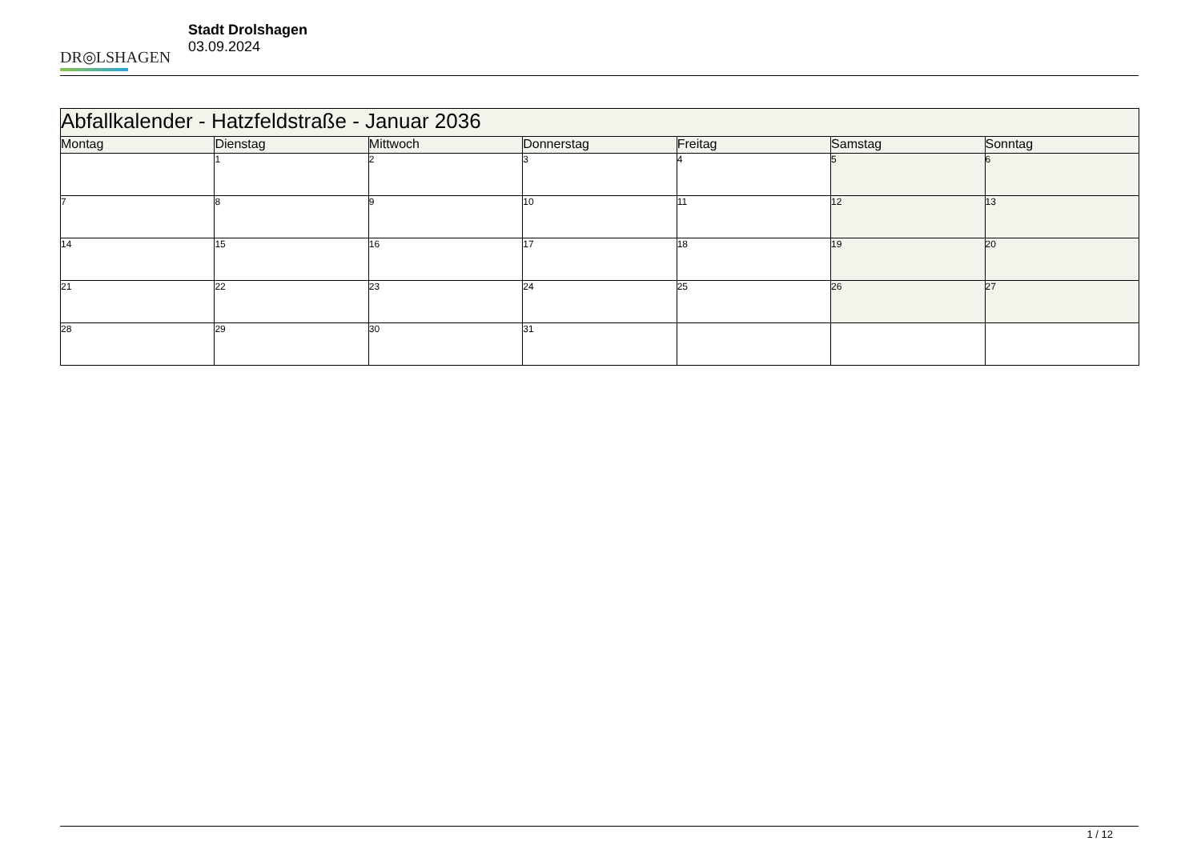DR◎LSHAGEN
Stadt Drolshagen
03.09.2024
| Abfallkalender - Hatzfeldstraße - Januar 2036 | | | | | | |
| --- | --- | --- | --- | --- | --- | --- |
| Montag | Dienstag | Mittwoch | Donnerstag | Freitag | Samstag | Sonntag |
| | 1 | 2 | 3 | 4 | 5 | 6 |
| 7 | 8 | 9 | 10 | 11 | 12 | 13 |
| 14 | 15 | 16 | 17 | 18 | 19 | 20 |
| 21 | 22 | 23 | 24 | 25 | 26 | 27 |
| 28 | 29 | 30 | 31 | | | |
1 / 12